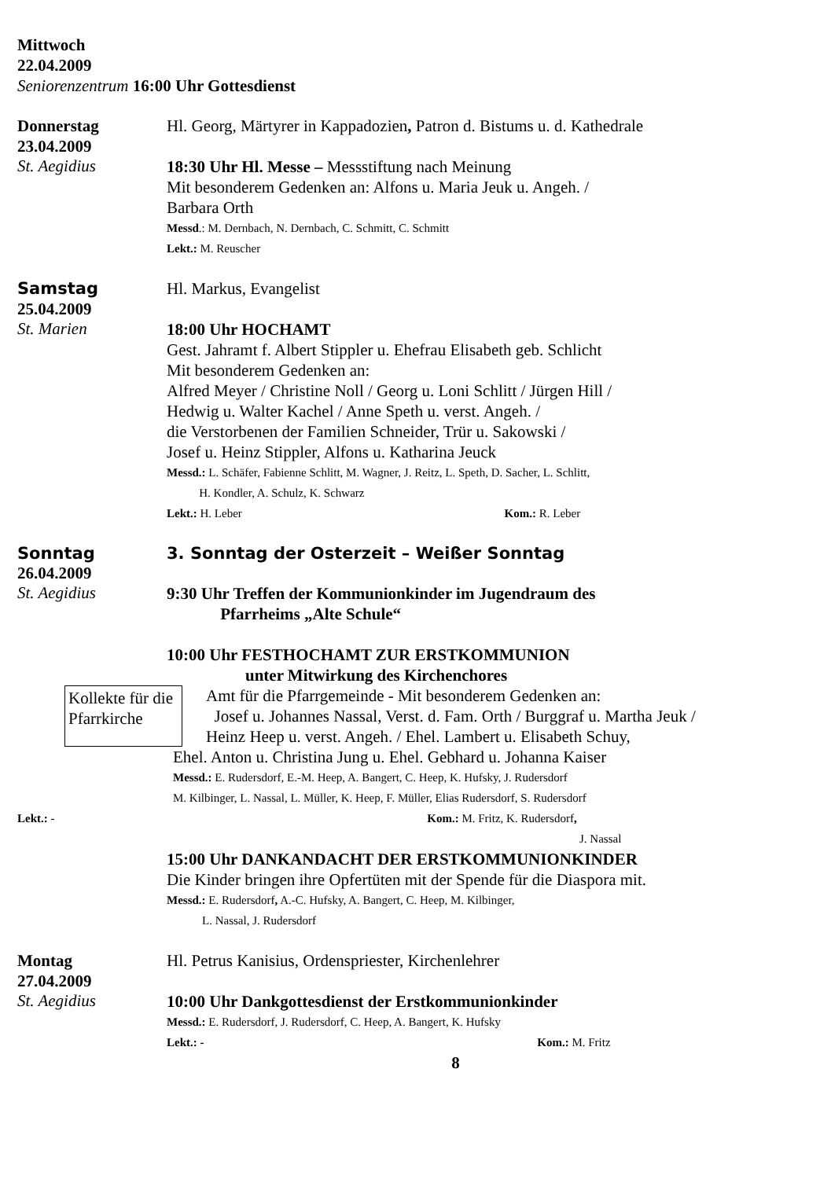Mittwoch
22.04.2009
Seniorenzentrum 16:00 Uhr Gottesdienst
Donnerstag Hl. Georg, Märtyrer in Kappadozien, Patron d. Bistums u. d. Kathedrale
23.04.2009
St. Aegidius
18:30 Uhr Hl. Messe – Messstiftung nach Meinung
Mit besonderem Gedenken an: Alfons u. Maria Jeuk u. Angeh. /
Barbara Orth
Messd.: M. Dernbach, N. Dernbach, C. Schmitt, C. Schmitt
Lekt.: M. Reuscher
Samstag Hl. Markus, Evangelist
25.04.2009
St. Marien
18:00 Uhr HOCHAMT
Gest. Jahramt f. Albert Stippler u. Ehefrau Elisabeth geb. Schlicht
Mit besonderem Gedenken an:
Alfred Meyer / Christine Noll / Georg u. Loni Schlitt / Jürgen Hill /
Hedwig u. Walter Kachel / Anne Speth u. verst. Angeh. /
die Verstorbenen der Familien Schneider, Trür u. Sakowski /
Josef u. Heinz Stippler, Alfons u. Katharina Jeuck
Messd.: L. Schäfer, Fabienne Schlitt, M. Wagner, J. Reitz, L. Speth, D. Sacher, L. Schlitt,
H. Kondler, A. Schulz, K. Schwarz
Lekt.: H. Leber Kom.: R. Leber
Sonntag 3. Sonntag der Osterzeit – Weißer Sonntag
26.04.2009
St. Aegidius
9:30 Uhr Treffen der Kommunionkinder im Jugendraum des
Pfarrheims „Alte Schule“
10:00 Uhr FESTHOCHAMT ZUR ERSTKOMMUNION
unter Mitwirkung des Kirchenchores
Kollekte für die Pfarrkirche
Amt für die Pfarrgemeinde - Mit besonderem Gedenken an:
Josef u. Johannes Nassal, Verst. d. Fam. Orth / Burggraf u. Martha Jeuk /
Heinz Heep u. verst. Angeh. / Ehel. Lambert u. Elisabeth Schuy,
Ehel. Anton u. Christina Jung u. Ehel. Gebhard u. Johanna Kaiser
Messd.: E. Rudersdorf, E.-M. Heep, A. Bangert, C. Heep, K. Hufsky, J. Rudersdorf
M. Kilbinger, L. Nassal, L. Müller, K. Heep, F. Müller, Elias Rudersdorf, S. Rudersdorf
Lekt.: - Kom.: M. Fritz, K. Rudersdorf,
J. Nassal
15:00 Uhr DANKANDACHT DER ERSTKOMMUNIONKINDER
Die Kinder bringen ihre Opfertüten mit der Spende für die Diaspora mit.
Messd.: E. Rudersdorf, A.-C. Hufsky, A. Bangert, C. Heep, M. Kilbinger,
L. Nassal, J. Rudersdorf
Montag Hl. Petrus Kanisius, Ordenspriester, Kirchenlehrer
27.04.2009
St. Aegidius
10:00 Uhr Dankgottesdienst der Erstkommunionkinder
Messd.: E. Rudersdorf, J. Rudersdorf, C. Heep, A. Bangert, K. Hufsky
Lekt.: - Kom.: M. Fritz
8